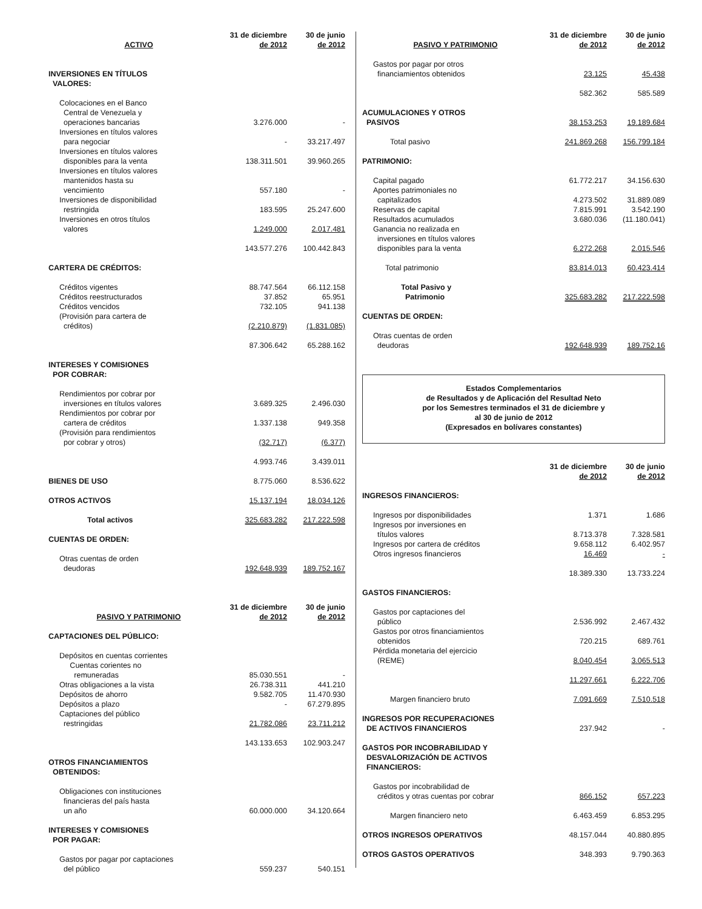| ACTIVO | 31 de diciembre de 2012 | 30 de junio de 2012 |
| --- | --- | --- |
| INVERSIONES EN TÍTULOS VALORES: | | |
| Colocaciones en el Banco Central de Venezuela y operaciones bancarias | 3.276.000 | - |
| Inversiones en títulos valores para negociar | - | 33.217.497 |
| Inversiones en títulos valores disponibles para la venta | 138.311.501 | 39.960.265 |
| Inversiones en títulos valores mantenidos hasta su vencimiento | 557.180 | - |
| Inversiones de disponibilidad restringida | 183.595 | 25.247.600 |
| Inversiones en otros títulos valores | 1.249.000 | 2.017.481 |
| | 143.577.276 | 100.442.843 |
| CARTERA DE CRÉDITOS: | | |
| Créditos vigentes | 88.747.564 | 66.112.158 |
| Créditos reestructurados | 37.852 | 65.951 |
| Créditos vencidos | 732.105 | 941.138 |
| (Provisión para cartera de créditos) | (2.210.879) | (1.831.085) |
| | 87.306.642 | 65.288.162 |
| INTERESES Y COMISIONES POR COBRAR: | | |
| Rendimientos por cobrar por inversiones en títulos valores | 3.689.325 | 2.496.030 |
| Rendimientos por cobrar por cartera de créditos | 1.337.138 | 949.358 |
| (Provisión para rendimientos por cobrar y otros) | (32.717) | (6.377) |
| | 4.993.746 | 3.439.011 |
| BIENES DE USO | 8.775.060 | 8.536.622 |
| OTROS ACTIVOS | 15.137.194 | 18.034.126 |
| Total activos | 325.683.282 | 217.222.598 |
| CUENTAS DE ORDEN: | | |
| Otras cuentas de orden deudoras | 192.648.939 | 189.752.167 |
| PASIVO Y PATRIMONIO | 31 de diciembre de 2012 | 30 de junio de 2012 |
| CAPTACIONES DEL PÚBLICO: | | |
| Depósitos en cuentas corrientes Cuentas corientes no remuneradas | 85.030.551 | - |
| Otras obligaciones a la vista | 26.738.311 | 441.210 |
| Depósitos de ahorro | 9.582.705 | 11.470.930 |
| Depósitos a plazo | - | 67.279.895 |
| Captaciones del público restringidas | 21.782.086 | 23.711.212 |
| | 143.133.653 | 102.903.247 |
| OTROS FINANCIAMIENTOS OBTENIDOS: | | |
| Obligaciones con instituciones financieras del país hasta un año | 60.000.000 | 34.120.664 |
| INTERESES Y COMISIONES POR PAGAR: | | |
| Gastos por pagar por captaciones del público | 559.237 | 540.151 |
| PASIVO Y PATRIMONIO | 31 de diciembre de 2012 | 30 de junio de 2012 |
| --- | --- | --- |
| Gastos por pagar por otros financiamientos obtenidos | 23.125 | 45.438 |
| | 582.362 | 585.589 |
| ACUMULACIONES Y OTROS PASIVOS | 38.153.253 | 19.189.684 |
| Total pasivo | 241.869.268 | 156.799.184 |
| PATRIMONIO: | | |
| Capital pagado | 61.772.217 | 34.156.630 |
| Aportes patrimoniales no capitalizados | 4.273.502 | 31.889.089 |
| Reservas de capital | 7.815.991 | 3.542.190 |
| Resultados acumulados | 3.680.036 | (11.180.041) |
| Ganancia no realizada en inversiones en títulos valores disponibles para la venta | 6.272.268 | 2.015.546 |
| Total patrimonio | 83.814.013 | 60.423.414 |
| Total Pasivo y Patrimonio | 325.683.282 | 217.222.598 |
| CUENTAS DE ORDEN: | | |
| Otras cuentas de orden deudoras | 192.648.939 | 189.752.16 |
Estados Complementarios
de Resultados y de Aplicación del Resultad Neto
por los Semestres terminados el 31 de diciembre y
al 30 de junio de 2012
(Expresados en bolívares constantes)
| | 31 de diciembre de 2012 | 30 de junio de 2012 |
| --- | --- | --- |
| INGRESOS FINANCIEROS: | | |
| Ingresos por disponibilidades | 1.371 | 1.686 |
| Ingresos por inversiones en títulos valores | 8.713.378 | 7.328.581 |
| Ingresos por cartera de créditos | 9.658.112 | 6.402.957 |
| Otros ingresos financieros | 16.469 | - |
| | 18.389.330 | 13.733.224 |
| GASTOS FINANCIEROS: | | |
| Gastos por captaciones del público | 2.536.992 | 2.467.432 |
| Gastos por otros financiamientos obtenidos | 720.215 | 689.761 |
| Pérdida monetaria del ejercicio (REME) | 8.040.454 | 3.065.513 |
| | 11.297.661 | 6.222.706 |
| Margen financiero bruto | 7.091.669 | 7.510.518 |
| INGRESOS POR RECUPERACIONES DE ACTIVOS FINANCIEROS | 237.942 | - |
| GASTOS POR INCOBRABILIDAD Y DESVALORIZACIÓN DE ACTIVOS FINANCIEROS: | | |
| Gastos por incobrabilidad de créditos y otras cuentas por cobrar | 866.152 | 657.223 |
| Margen financiero neto | 6.463.459 | 6.853.295 |
| OTROS INGRESOS OPERATIVOS | 48.157.044 | 40.880.895 |
| OTROS GASTOS OPERATIVOS | 348.393 | 9.790.363 |